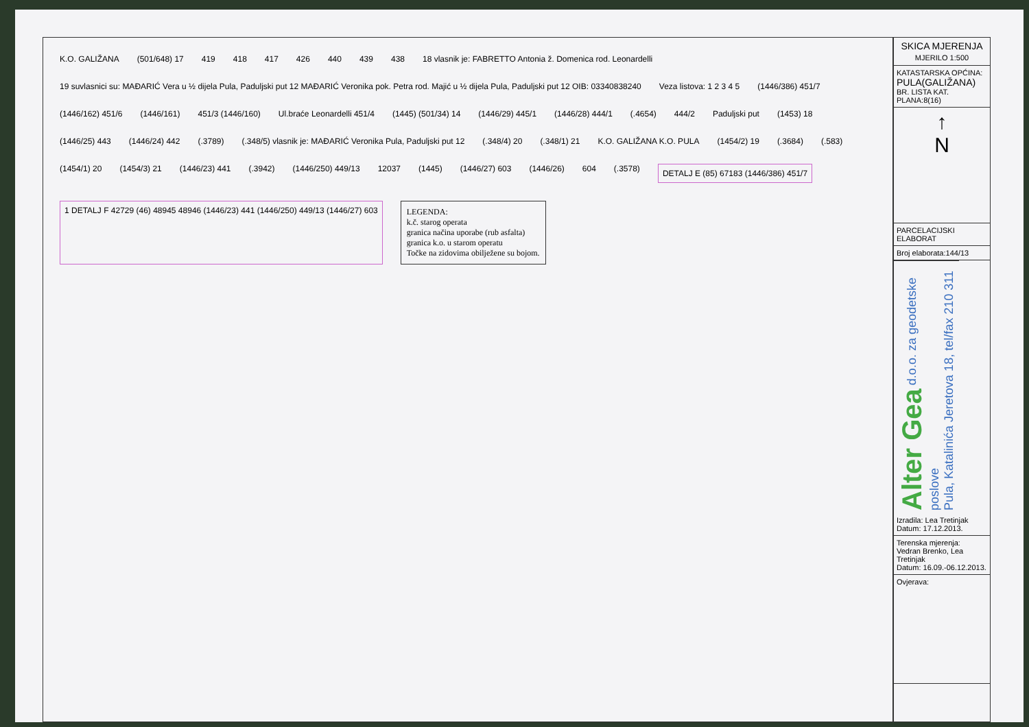K.O. GALIŽANA
(501/648) 17
419
418
417
426
440
439
438
18 vlasnik je: FABRETTO Antonia ž. Domenica rod. Leonardelli
19 suvlasnici su: MAĐARIĆ Vera u ½ dijela Pula, Paduljski put 12 MAĐARIĆ Veronika pok. Petra rod. Majić u ½ dijela Pula, Paduljski put 12 OIB: 03340838240
Veza listova: 1 2 3 4 5
(1446/386) 451/7
(1446/162) 451/6
(1446/161)
451/3 (1446/160)
Ul.braće Leonardelli 451/4
(1445) (501/34) 14
(1446/29) 445/1
(1446/28) 444/1
(.4654)
444/2
Paduljski put
(1453) 18
(1446/25) 443
(1446/24) 442
(.3789)
(.348/5) vlasnik je: MAĐARIĆ Veronika Pula, Paduljski put 12
(.348/4) 20
(.348/1) 21
K.O. GALIŽANA K.O. PULA
(1454/2) 19
(.3684)
(.583)
(1454/1) 20
(1454/3) 21
(1446/23) 441
(.3942)
(1446/250) 449/13
12037
(1445)
(1446/27) 603
(1446/26)
604
(.3578)
DETALJ E (85) 67183 (1446/386) 451/7
1 DETALJ F 42729 (46) 48945 48946 (1446/23) 441 (1446/250) 449/13 (1446/27) 603
LEGENDA:
k.č. starog operata
granica načina uporabe (rub asfalta)
granica k.o. u starom operatu
Točke na zidovima obilježene su bojom.
SKICA MJERENJA
MJERILO 1:500
KATASTARSKA OPĆINA:
PULA(GALIŽANA)
BR. LISTA KAT. PLANA:8(16)
↑
N
PARCELACIJSKI ELABORAT
Broj elaborata:144/13
Alter Gea d.o.o. za geodetske poslove
Pula, Katalinića Jeretova 18, tel/fax 210 311
Izradila: Lea Tretinjak
Datum: 17.12.2013.
Terenska mjerenja:
Vedran Brenko, Lea Tretinjak
Datum: 16.09.-06.12.2013.
Ovjerava: